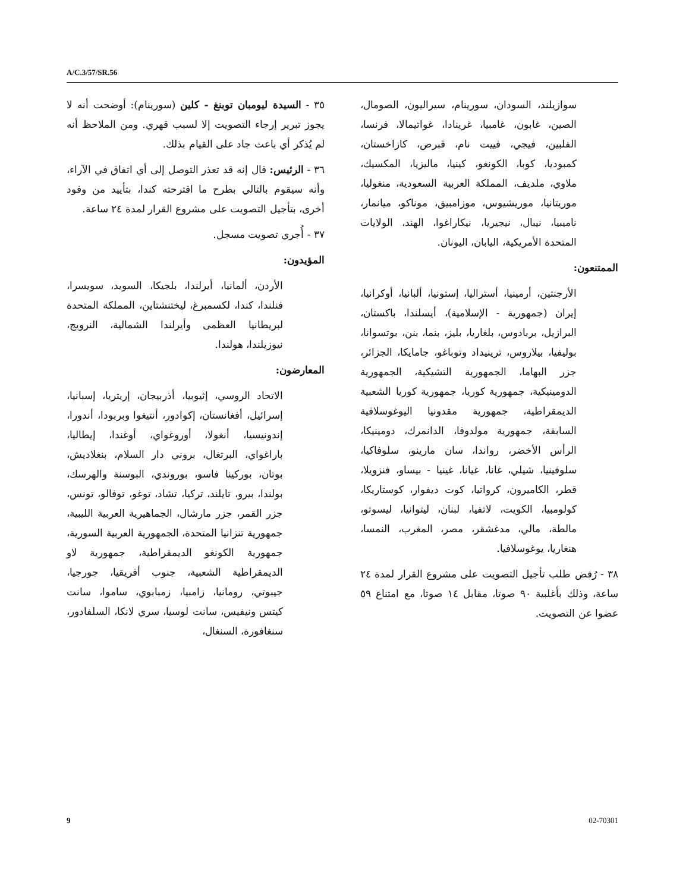A/C.3/57/SR.56
٣٥ - السيدة ليومبان توبنغ - كلين (سورينام): أوضحت أنه لا يجوز تبرير إرجاء التصويت إلا لسبب قهري. ومن الملاحظ أنه لم يُذكر أي باعث جاد على القيام بذلك.
٣٦ - الرئيس: قال إنه قد تعذر التوصل إلى أي اتفاق في الآراء، وأنه سيقوم بالتالي بطرح ما اقترحته كندا، بتأييد من وفود أخرى، بتأجيل التصويت على مشروع القرار لمدة ٢٤ ساعة.
٣٧ - أُجري تصويت مسجل.
المؤيدون:
الأردن، ألمانيا، أيرلندا، بلجيكا، السويد، سويسرا، فنلندا، كندا، لكسمبرغ، ليختنشتاين، المملكة المتحدة لبريطانيا العظمى وأيرلندا الشمالية، النرويج، نيوزيلندا، هولندا.
المعارضون:
الاتحاد الروسي، إثيوبيا، أذربيجان، إريتريا، إسبانيا، إسرائيل، أفغانستان، إكوادور، أنتيغوا وبربودا، أندورا، إندونيسيا، أنغولا، أوروغواي، أوغندا، إيطاليا، باراغواي، البرتغال، بروني دار السلام، بنغلاديش، بوتان، بوركينا فاسو، بوروندي، البوسنة والهرسك، بولندا، بيرو، تايلند، تركيا، تشاد، توغو، توفالو، تونس، جزر القمر، جزر مارشال، الجماهيرية العربية الليبية، جمهورية تنزانيا المتحدة، الجمهورية العربية السورية، جمهورية الكونغو الديمقراطية، جمهورية لاو الديمقراطية الشعبية، جنوب أفريقيا، جورجيا، جيبوتي، رومانيا، زامبيا، زمبابوي، ساموا، سانت كيتس ونيفيس، سانت لوسيا، سري لانكا، السلفادور، سنغافورة، السنغال،
سوازيلند، السودان، سورينام، سيراليون، الصومال، الصين، غابون، غامبيا، غرينادا، غواتيمالا، فرنسا، الفلبين، فيجي، فييت نام، قبرص، كازاخستان، كمبوديا، كوبا، الكونغو، كينيا، ماليزيا، المكسيك، ملاوي، ملديف، المملكة العربية السعودية، منغوليا، موريتانيا، موريشيوس، موزامبيق، موناكو، ميانمار، ناميبيا، نيبال، نيجيريا، نيكاراغوا، الهند، الولايات المتحدة الأمريكية، اليابان، اليونان.
الممتنعون:
الأرجنتين، أرمينيا، أستراليا، إستونيا، ألبانيا، أوكرانيا، إيران (جمهورية - الإسلامية)، أيسلندا، باكستان، البرازيل، بربادوس، بلغاريا، بليز، بنما، بنن، بوتسوانا، بوليفيا، بيلاروس، ترينيداد وتوباغو، جامايكا، الجزائر، جزر البهاما، الجمهورية التشيكية، الجمهورية الدومينيكية، جمهورية كوريا، جمهورية كوريا الشعبية الديمقراطية، جمهورية مقدونيا اليوغوسلافية السابقة، جمهورية مولدوفا، الدانمرك، دومينيكا، الرأس الأخضر، رواندا، سان مارينو، سلوفاكيا، سلوفينيا، شيلي، غانا، غيانا، غينيا - بيساو، فنزويلا، قطر، الكاميرون، كرواتيا، كوت ديفوار، كوستاريكا، كولومبيا، الكويت، لاتفيا، لبنان، ليتوانيا، ليسوتو، مالطة، مالي، مدغشقر، مصر، المغرب، النمسا، هنغاريا، يوغوسلافيا.
٣٨ - رُفض طلب تأجيل التصويت على مشروع القرار لمدة ٢٤ ساعة، وذلك بأغلبية ٩٠ صوتا، مقابل ١٤ صوتا، مع امتناع ٥٩ عضوا عن التصويت.
9 02-70301